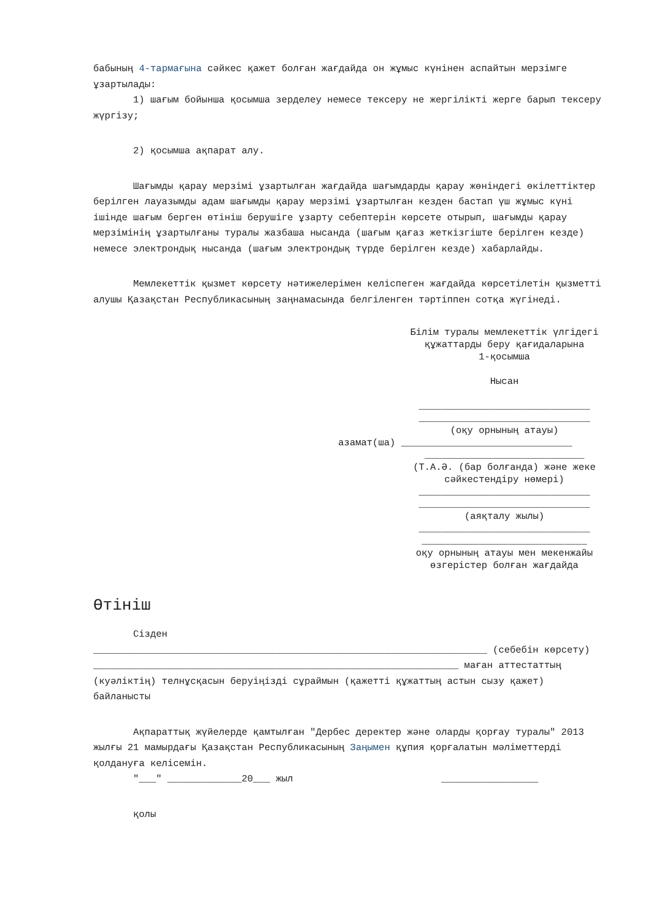бабының 4-тармағына сәйкес қажет болған жағдайда он жұмыс күнінен аспайтын мерзімге ұзартылады:
1) шағым бойынша қосымша зерделеу немесе тексеру не жергілікті жерге барып тексеру жүргізу;
2) қосымша ақпарат алу.
Шағымды қарау мерзімі ұзартылған жағдайда шағымдарды қарау жөніндегі өкілеттіктер берілген лауазымды адам шағымды қарау мерзімі ұзартылған кезден бастап үш жұмыс күні ішінде шағым берген өтініш берушіге ұзарту себептерін көрсете отырып, шағымды қарау мерзімінің ұзартылғаны туралы жазбаша нысанда (шағым қағаз жеткізгіште берілген кезде) немесе электрондық нысанда (шағым электрондық түрде берілген кезде) хабарлайды.
Мемлекеттік қызмет көрсету нәтижелерімен келіспеген жағдайда көрсетілетін қызметті алушы Қазақстан Республикасының заңнамасында белгіленген тәртіппен сотқа жүгінеді.
Білім туралы мемлекеттік үлгідегі құжаттарды беру қағидаларына
1-қосымша
Нысан
______________________________
______________________________
(оқу орнының атауы)
азамат(ша) ______________________________
____________________________
(Т.А.Ә. (бар болғанда) және жеке сәйкестендіру нөмері)
______________________________
______________________________
(аяқталу жылы)
______________________________
_____________________________
оқу орнының атауы мен мекенжайы өзгерістер болған жағдайда
Өтініш
Сізден
_____________________________________________________________________ (себебін көрсету) ________________________________________________________________ маған аттестаттың (куәліктің) телнұсқасын беруіңізді сұраймын (қажетті құжаттың астын сызу қажет) байланысты
Ақпараттық жүйелерде қамтылған "Дербес деректер және оларды қорғау туралы" 2013 жылғы 21 мамырдағы Қазақстан Республикасының Заңымен құпия қорғалатын мәліметтерді қолдануға келісемін.
"___" _____________20___ жыл _________________
қолы